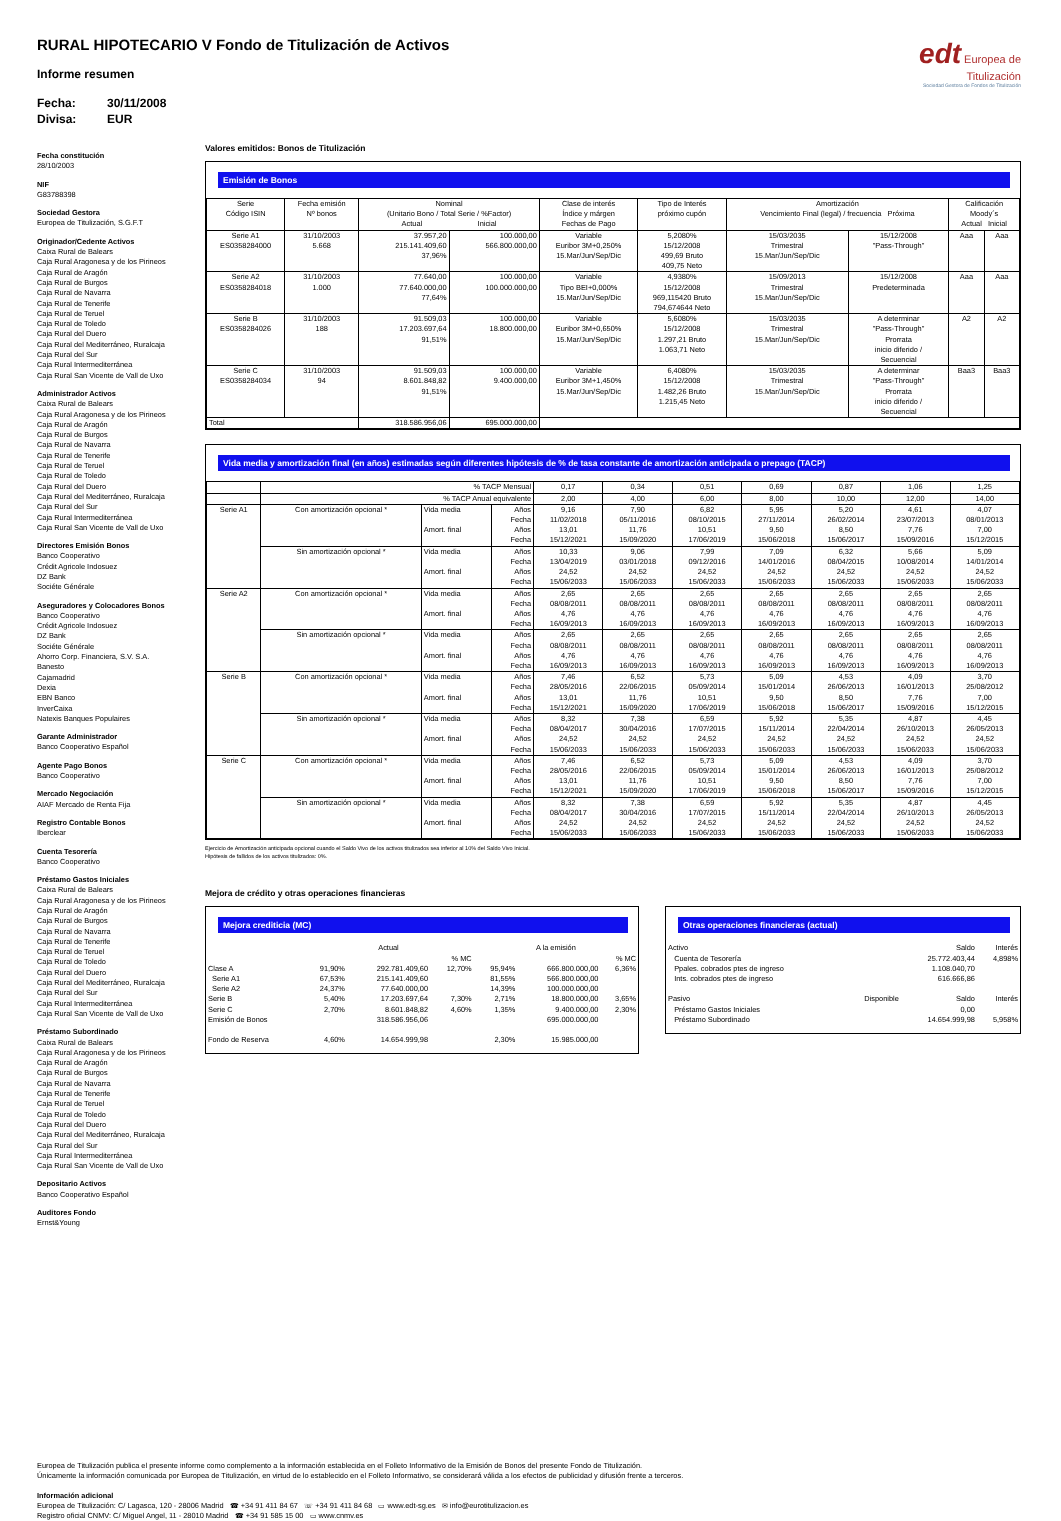edt Europea de
Titulización
Sociedad Gestora de Fondos de Titulización
RURAL HIPOTECARIO V Fondo de Titulización de Activos
Informe resumen
Fecha: 30/11/2008
Divisa: EUR
Fecha constitución
28/10/2003
NIF
G83788398
Sociedad Gestora
Europea de Titulización, S.G.F.T
Originador/Cedente Activos
Caixa Rural de Balears
Caja Rural Aragonesa y de los Pirineos
Caja Rural de Aragón
Caja Rural de Burgos
Caja Rural de Navarra
Caja Rural de Tenerife
Caja Rural de Teruel
Caja Rural de Toledo
Caja Rural del Duero
Caja Rural del Mediterráneo, Ruralcaja
Caja Rural del Sur
Caja Rural Intermediterránea
Caja Rural San Vicente de Vall de Uxo
Administrador Activos
Caixa Rural de Balears
Caja Rural Aragonesa y de los Pirineos
Caja Rural de Aragón
Caja Rural de Burgos
Caja Rural de Navarra
Caja Rural de Tenerife
Caja Rural de Teruel
Caja Rural de Toledo
Caja Rural del Duero
Caja Rural del Mediterráneo, Ruralcaja
Caja Rural del Sur
Caja Rural Intermediterránea
Caja Rural San Vicente de Vall de Uxo
Directores Emisión Bonos
Banco Cooperativo
Crédit Agricole Indosuez
DZ Bank
Sociéte Générale
Aseguradores y Colocadores Bonos
Banco Cooperativo
Crédit Agricole Indosuez
DZ Bank
Sociéte Générale
Ahorro Corp. Financiera, S.V. S.A.
Banesto
Cajamadrid
Dexia
EBN Banco
InverCaixa
Natexis Banques Populaires
Garante Administrador
Banco Cooperativo Español
Agente Pago Bonos
Banco Cooperativo
Mercado Negociación
AIAF Mercado de Renta Fija
Registro Contable Bonos
Iberclear
Cuenta Tesorería
Banco Cooperativo
Préstamo Gastos Iniciales
Caixa Rural de Balears
Caja Rural Aragonesa y de los Pirineos
Caja Rural de Aragón
Caja Rural de Burgos
Caja Rural de Navarra
Caja Rural de Tenerife
Caja Rural de Teruel
Caja Rural de Toledo
Caja Rural del Duero
Caja Rural del Mediterráneo, Ruralcaja
Caja Rural del Sur
Caja Rural Intermediterránea
Caja Rural San Vicente de Vall de Uxo
Préstamo Subordinado
Caixa Rural de Balears
Caja Rural Aragonesa y de los Pirineos
Caja Rural de Aragón
Caja Rural de Burgos
Caja Rural de Navarra
Caja Rural de Tenerife
Caja Rural de Teruel
Caja Rural de Toledo
Caja Rural del Duero
Caja Rural del Mediterráneo, Ruralcaja
Caja Rural del Sur
Caja Rural Intermediterránea
Caja Rural San Vicente de Vall de Uxo
Depositario Activos
Banco Cooperativo Español
Auditores Fondo
Ernst&Young
Valores emitidos: Bonos de Titulización
Emisión de Bonos
| Serie Código ISIN | Fecha emisión Nº bonos | Nominal (Unitario Bono / Total Serie / %Factor) Actual Inicial | | Clase de interés Índice y márgen Fechas de Pago | Tipo de Interés próximo cupón | Amortización Vencimiento Final (legal) / frecuencia Próxima | | Calificación Moody´s Actual Inicial | |
| --- | --- | --- | --- | --- | --- | --- | --- | --- | --- |
| Serie A1 ES0358284000 | 31/10/2003 5.668 | 37.957,20 215.141.409,60 37,96% | 100.000,00 566.800.000,00 | Variable Euribor 3M+0,250% 15.Mar/Jun/Sep/Dic | 5,2080% 15/12/2008 499,69 Bruto 409,75 Neto | 15/03/2035 Trimestral 15.Mar/Jun/Sep/Dic | 15/12/2008 "Pass-Through" | Aaa | Aaa |
| Serie A2 ES0358284018 | 31/10/2003 1.000 | 77.640,00 77.640.000,00 77,64% | 100.000,00 100.000.000,00 | Variable Tipo BEI+0,000% 15.Mar/Jun/Sep/Dic | 4,9380% 15/12/2008 969,115420 Bruto 794,674644 Neto | 15/09/2013 Trimestral 15.Mar/Jun/Sep/Dic | 15/12/2008 Predeterminada | Aaa | Aaa |
| Serie B ES0358284026 | 31/10/2003 188 | 91.509,03 17.203.697,64 91,51% | 100.000,00 18.800.000,00 | Variable Euribor 3M+0,650% 15.Mar/Jun/Sep/Dic | 5,6080% 15/12/2008 1.297,21 Bruto 1.063,71 Neto | 15/03/2035 Trimestral 15.Mar/Jun/Sep/Dic | A determinar "Pass-Through" Prorrata inicio diferido / Secuencial | A2 | A2 |
| Serie C ES0358284034 | 31/10/2003 94 | 91.509,03 8.601.848,82 91,51% | 100.000,00 9.400.000,00 | Variable Euribor 3M+1,450% 15.Mar/Jun/Sep/Dic | 6,4080% 15/12/2008 1.482,26 Bruto 1.215,45 Neto | 15/03/2035 Trimestral 15.Mar/Jun/Sep/Dic | A determinar "Pass-Through" Prorrata inicio diferido / Secuencial | Baa3 | Baa3 |
| Total | | 318.586.956,06 | 695.000.000,00 | | | | | | |
Vida media y amortización final (en años) estimadas según diferentes hipótesis de % de tasa constante de amortización anticipada o prepago (TACP)
| | % TACP Mensual | | | 0,17 | 0,34 | 0,51 | 0,69 | 0,87 | 1,06 | 1,25 |
| | % TACP Anual equivalente | | | 2,00 | 4,00 | 6,00 | 8,00 | 10,00 | 12,00 | 14,00 |
| Serie A1 | Con amortización opcional * | Vida media Amort. final | Años Fecha Años Fecha | 9,16 11/02/2018 13,01 15/12/2021 | 7,90 05/11/2016 11,76 15/09/2020 | 6,82 08/10/2015 10,51 17/06/2019 | 5,95 27/11/2014 9,50 15/06/2018 | 5,20 26/02/2014 8,50 15/06/2017 | 4,61 23/07/2013 7,76 15/09/2016 | 4,07 08/01/2013 7,00 15/12/2015 |
| | Sin amortización opcional * | Vida media Amort. final | Años Fecha Años Fecha | 10,33 13/04/2019 24,52 15/06/2033 | 9,06 03/01/2018 24,52 15/06/2033 | 7,99 09/12/2016 24,52 15/06/2033 | 7,09 14/01/2016 24,52 15/06/2033 | 6,32 08/04/2015 24,52 15/06/2033 | 5,66 10/08/2014 24,52 15/06/2033 | 5,09 14/01/2014 24,52 15/06/2033 |
| Serie A2 | Con amortización opcional * | Vida media Amort. final | Años Fecha Años Fecha | 2,65 08/08/2011 4,76 16/09/2013 | 2,65 08/08/2011 4,76 16/09/2013 | 2,65 08/08/2011 4,76 16/09/2013 | 2,65 08/08/2011 4,76 16/09/2013 | 2,65 08/08/2011 4,76 16/09/2013 | 2,65 08/08/2011 4,76 16/09/2013 | 2,65 08/08/2011 4,76 16/09/2013 |
| | Sin amortización opcional * | Vida media Amort. final | Años Fecha Años Fecha | 2,65 08/08/2011 4,76 16/09/2013 | 2,65 08/08/2011 4,76 16/09/2013 | 2,65 08/08/2011 4,76 16/09/2013 | 2,65 08/08/2011 4,76 16/09/2013 | 2,65 08/08/2011 4,76 16/09/2013 | 2,65 08/08/2011 4,76 16/09/2013 | 2,65 08/08/2011 4,76 16/09/2013 |
| Serie B | Con amortización opcional * | Vida media Amort. final | Años Fecha Años Fecha | 7,46 28/05/2016 13,01 15/12/2021 | 6,52 22/06/2015 11,76 15/09/2020 | 5,73 05/09/2014 10,51 17/06/2019 | 5,09 15/01/2014 9,50 15/06/2018 | 4,53 26/06/2013 8,50 15/06/2017 | 4,09 16/01/2013 7,76 15/09/2016 | 3,70 25/08/2012 7,00 15/12/2015 |
| | Sin amortización opcional * | Vida media Amort. final | Años Fecha Años Fecha | 8,32 08/04/2017 24,52 15/06/2033 | 7,38 30/04/2016 24,52 15/06/2033 | 6,59 17/07/2015 24,52 15/06/2033 | 5,92 15/11/2014 24,52 15/06/2033 | 5,35 22/04/2014 24,52 15/06/2033 | 4,87 26/10/2013 24,52 15/06/2033 | 4,45 26/05/2013 24,52 15/06/2033 |
| Serie C | Con amortización opcional * | Vida media Amort. final | Años Fecha Años Fecha | 7,46 28/05/2016 13,01 15/12/2021 | 6,52 22/06/2015 11,76 15/09/2020 | 5,73 05/09/2014 10,51 17/06/2019 | 5,09 15/01/2014 9,50 15/06/2018 | 4,53 26/06/2013 8,50 15/06/2017 | 4,09 16/01/2013 7,76 15/09/2016 | 3,70 25/08/2012 7,00 15/12/2015 |
| | Sin amortización opcional * | Vida media Amort. final | Años Fecha Años Fecha | 8,32 08/04/2017 24,52 15/06/2033 | 7,38 30/04/2016 24,52 15/06/2033 | 6,59 17/07/2015 24,52 15/06/2033 | 5,92 15/11/2014 24,52 15/06/2033 | 5,35 22/04/2014 24,52 15/06/2033 | 4,87 26/10/2013 24,52 15/06/2033 | 4,45 26/05/2013 24,52 15/06/2033 |
Ejercicio de Amortización anticipada opcional cuando el Saldo Vivo de los activos titulizados sea inferior al 10% del Saldo Vivo Inicial.
Hipótesis de fallidos de los activos titulizados: 0%.
Mejora de crédito y otras operaciones financieras
Mejora crediticia (MC)
| | Actual | | | A la emisión | | |
| | | | % MC | | | % MC |
| Clase A | 91,90% | 292.781.409,60 | 12,70% | 95,94% | 666.800.000,00 | 6,36% |
| Serie A1 | 67,53% | 215.141.409,60 | | 81,55% | 566.800.000,00 | |
| Serie A2 | 24,37% | 77.640.000,00 | | 14,39% | 100.000.000,00 | |
| Serie B | 5,40% | 17.203.697,64 | 7,30% | 2,71% | 18.800.000,00 | 3,65% |
| Serie C | 2,70% | 8.601.848,82 | 4,60% | 1,35% | 9.400.000,00 | 2,30% |
| Emisión de Bonos | | 318.586.956,06 | | | 695.000.000,00 | |
| Fondo de Reserva | 4,60% | 14.654.999,98 | | 2,30% | 15.985.000,00 | |
Otras operaciones financieras (actual)
| Activo | | Saldo | Interés |
| Cuenta de Tesorería Ppales. cobrados ptes de ingreso Ints. cobrados ptes de ingreso | | 25.772.403,44 1.108.040,70 616.666,86 | 4,898% |
| Pasivo | Disponible | Saldo | Interés |
| Préstamo Gastos Iniciales Préstamo Subordinado | | 0,00 14.654.999,98 | 5,958% |
Europea de Titulización publica el presente informe como complemento a la información establecida en el Folleto Informativo de la Emisión de Bonos del presente Fondo de Titulización.
Únicamente la información comunicada por Europea de Titulización, en virtud de lo establecido en el Folleto Informativo, se considerará válida a los efectos de publicidad y difusión frente a terceros.
Información adicional
Europea de Titulización: C/ Lagasca, 120 - 28006 Madrid ☎ +34 91 411 84 67 ☏ +34 91 411 84 68 ▭ www.edt-sg.es ✉ info@eurotitulizacion.es
Registro oficial CNMV: C/ Miguel Angel, 11 - 28010 Madrid ☎ +34 91 585 15 00 ▭ www.cnmv.es